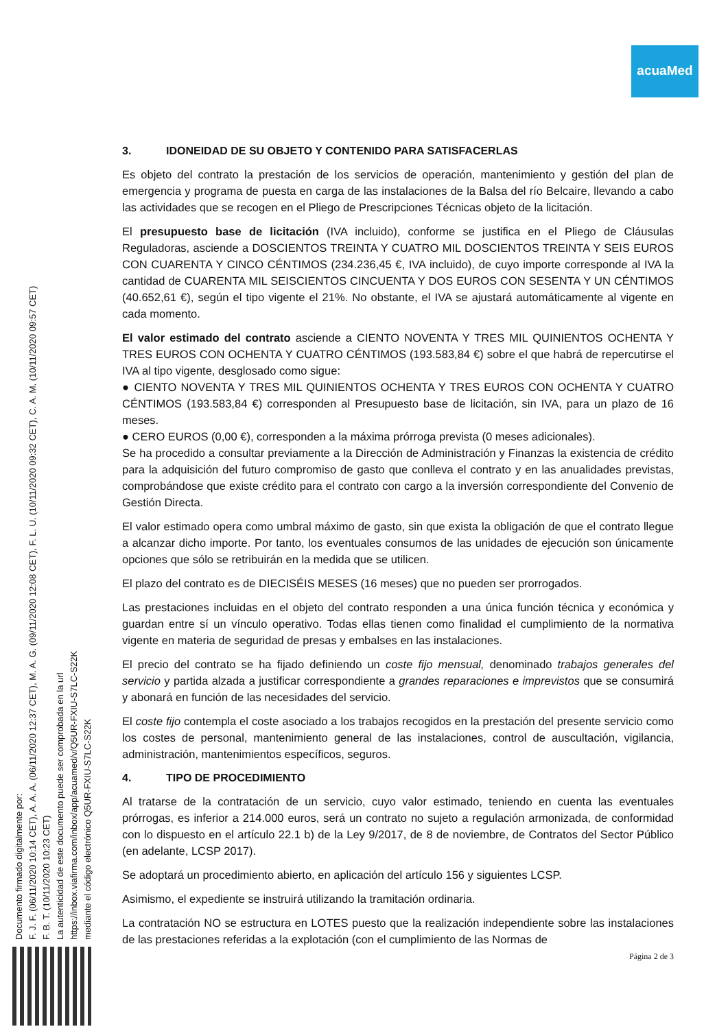acuaMed
Documento firmado digitalmente por:
F. J. F. (06/11/2020 10:14 CET), A. A. A. (06/11/2020 12:37 CET), M. A. G. (09/11/2020 12:08 CET), F. L. U. (10/11/2020 09:32 CET), C. A. M. (10/11/2020 09:57 CET)
F. B. T. (10/11/2020 10:23 CET)
La autenticidad de este documento puede ser comprobada en la url
https://inbox.viafirma.com/inbox/app/acuamed/v/Q5UR-FXIU-S7LC-S22K
mediante el código electrónico Q5UR-FXIU-S7LC-S22K
3. IDONEIDAD DE SU OBJETO Y CONTENIDO PARA SATISFACERLAS
Es objeto del contrato la prestación de los servicios de operación, mantenimiento y gestión del plan de emergencia y programa de puesta en carga de las instalaciones de la Balsa del río Belcaire, llevando a cabo las actividades que se recogen en el Pliego de Prescripciones Técnicas objeto de la licitación.
El presupuesto base de licitación (IVA incluido), conforme se justifica en el Pliego de Cláusulas Reguladoras, asciende a DOSCIENTOS TREINTA Y CUATRO MIL DOSCIENTOS TREINTA Y SEIS EUROS CON CUARENTA Y CINCO CÉNTIMOS (234.236,45 €, IVA incluido), de cuyo importe corresponde al IVA la cantidad de CUARENTA MIL SEISCIENTOS CINCUENTA Y DOS EUROS CON SESENTA Y UN CÉNTIMOS (40.652,61 €), según el tipo vigente el 21%. No obstante, el IVA se ajustará automáticamente al vigente en cada momento.
El valor estimado del contrato asciende a CIENTO NOVENTA Y TRES MIL QUINIENTOS OCHENTA Y TRES EUROS CON OCHENTA Y CUATRO CÉNTIMOS (193.583,84 €) sobre el que habrá de repercutirse el IVA al tipo vigente, desglosado como sigue:
● CIENTO NOVENTA Y TRES MIL QUINIENTOS OCHENTA Y TRES EUROS CON OCHENTA Y CUATRO CÉNTIMOS (193.583,84 €) corresponden al Presupuesto base de licitación, sin IVA, para un plazo de 16 meses.
● CERO EUROS (0,00 €), corresponden a la máxima prórroga prevista (0 meses adicionales).
Se ha procedido a consultar previamente a la Dirección de Administración y Finanzas la existencia de crédito para la adquisición del futuro compromiso de gasto que conlleva el contrato y en las anualidades previstas, comprobándose que existe crédito para el contrato con cargo a la inversión correspondiente del Convenio de Gestión Directa.
El valor estimado opera como umbral máximo de gasto, sin que exista la obligación de que el contrato llegue a alcanzar dicho importe. Por tanto, los eventuales consumos de las unidades de ejecución son únicamente opciones que sólo se retribuirán en la medida que se utilicen.
El plazo del contrato es de DIECISÉIS MESES (16 meses) que no pueden ser prorrogados.
Las prestaciones incluidas en el objeto del contrato responden a una única función técnica y económica y guardan entre sí un vínculo operativo. Todas ellas tienen como finalidad el cumplimiento de la normativa vigente en materia de seguridad de presas y embalses en las instalaciones.
El precio del contrato se ha fijado definiendo un coste fijo mensual, denominado trabajos generales del servicio y partida alzada a justificar correspondiente a grandes reparaciones e imprevistos que se consumirá y abonará en función de las necesidades del servicio.
El coste fijo contempla el coste asociado a los trabajos recogidos en la prestación del presente servicio como los costes de personal, mantenimiento general de las instalaciones, control de auscultación, vigilancia, administración, mantenimientos específicos, seguros.
4. TIPO DE PROCEDIMIENTO
Al tratarse de la contratación de un servicio, cuyo valor estimado, teniendo en cuenta las eventuales prórrogas, es inferior a 214.000 euros, será un contrato no sujeto a regulación armonizada, de conformidad con lo dispuesto en el artículo 22.1 b) de la Ley 9/2017, de 8 de noviembre, de Contratos del Sector Público (en adelante, LCSP 2017).
Se adoptará un procedimiento abierto, en aplicación del artículo 156 y siguientes LCSP.
Asimismo, el expediente se instruirá utilizando la tramitación ordinaria.
La contratación NO se estructura en LOTES puesto que la realización independiente sobre las instalaciones de las prestaciones referidas a la explotación (con el cumplimiento de las Normas de
Página 2 de 3